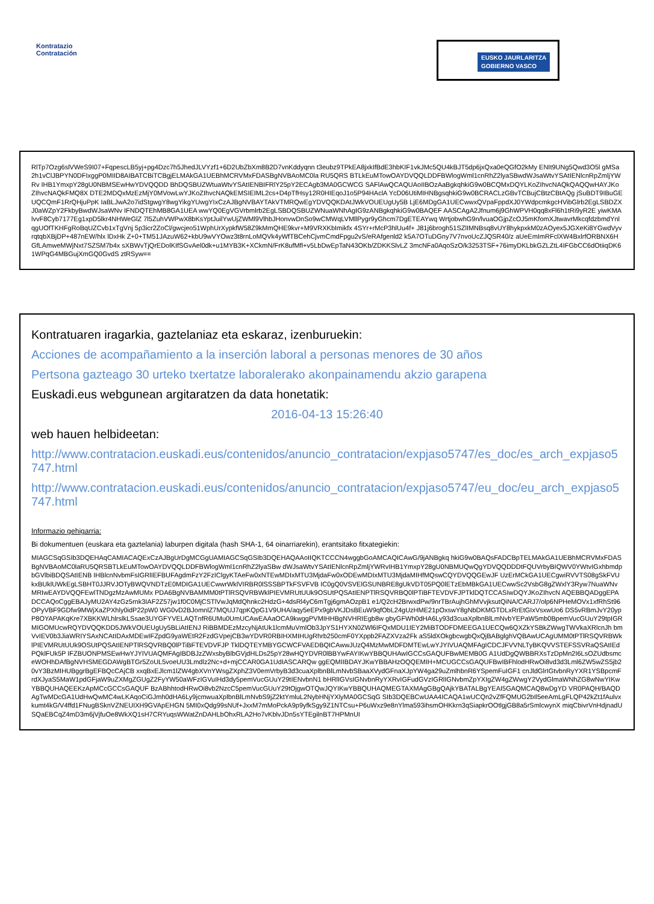Kontratazio
Contratación
EUSKO JAURLARITZA
GOBIERNO VASCO
RlTp7Ozg6slVWeS9I07+FqpescLB5yj+pg4Dzc7h5JhedJLVYzf1+6D2UbZbXm8B2D7vnKddyqnn t3eubz9TPkEA8jxkIfBdE3hbKIF1vkJMc5QU4kBJT5dp6jxQxa0eQGfO2kMy ENIt9UNg5Qwd3O5l gMSa2h1vClJBPYN0DFIxggP0MIID8AIBATCBiTCBgjELMAkGA1UEBhMCRVMxFDASBgNVBAoMC0la RU5QRS BTLkEuMTowOAYDVQQLDDFBWlogWml1cnRhZ2lyaSBwdWJsaWtvYSAtIENlcnRpZmljYWRv IHB1YmxpY28gU0NBMSEwHwYDVQQDD BhDQSBUZWtuaWtvYSAtIENBIFRlY25pY2ECAgb3MA0GCWCG SAFlAwQCAQUAoIIBOzAaBgkqhkiG9w0BCQMxDQYLKoZIhvcNAQkQAQQwHAYJKoZIhvcNAQkFMQ8X DTE2MDQxMzEzMjY0MVowLwYJKoZIhvcNAQkEMSIEIML2cs+D4pTfHsy12R0HIEqoJ1o5P94HAclA YcD06UtiMIHNBgsqhkiG9w0BCRACLzGBvTCBujCBtzCBtAQg jSuBDT9IBuGEUQCQmF1RrQHjuPpK IaBLJwA2o7idStgwgY8wgYikgYUwgYIxCzAJBgNVBAYTAkVTMRQwEgYDVQQKDAtJWkVOUEUgUy5B LjE6MDgGA1UECwwxQVpaFppdXJ0YWdpcmkgcHVibGlrb2EgLSBDZXJ0aWZpY2FkbyBwdWJsaWNv IFNDQTEhMB8GA1UEA wwYQ0EgVGVrbmlrb2EgLSBDQSBUZWNuaWNhAgIG9zANBgkqhkiG9w0BAQEF AASCAgA2Jfnum6j9GhWPVH0qq8xFl6h1tRi9yR2E yiwKMAlvvF8Cyb7177Eg1xpD5lkr4NHWeGlZ 7l5ZuhVWPwX8bKsYptJuilYwUjZWMl9VlhbJHonvwDnSo9wCMWqLVMllPygr9yGhcm7DgETEAYwq WrtjobwhG9n/lvuaOGjpZcOJ5mKfomXJtwavrMkcqfdzbmdYnlqgUOfTKHFgRoBqUZCvb1xTgVnj 5p3icr2ZoCl/gwcjeo51WphUrXypkfW58Z9kMmQHE9kvr+M9VRXKbImikfx 4SYr+rMcP3hlUu4f+ J81j6brogh51SZlIMNBsq8vUY8hykpxkM0zAOyex5JGXeKi8YGwdVyvrqtqbXBjDP+487nEW/hlx lDxHk Z+0+TM51JAzuW62+kbU9wVYOwz3t8rnLoMQVk4yWfTBCehCjvmCmdFpgu2vS/eRAfgenld2 k5A7OTuDGny7V7nvoUcZJQSR40/z aUeEmImRFclXW4BxlrfORBNX6HGfLAmweMWjNxt7SZSM7b4x sXBWvTjQrEDolKIfSGvAel0dk+u1MYB3K+XCkmN/FrK8ufMfl+v5LbDwEpTaN43OKb/ZDKKSlvLZ 3mcNFa0AqoSzO/k3253TSF+76imyDKLbkGZLZtL4IFGbCC6dOtiiqDK61WPqG4MBGujXmGQ0GvdS ztRSyw==
Kontratuaren iragarkia, gaztelaniaz eta eskaraz, izenburuekin:
Acciones de acompañamiento a la inserción laboral a personas menores de 30 años
Pertsona gazteago 30 urteko txertatze laboralerako akonpainamendu akzio garapena
Euskadi.eus webgunean argitaratzen da data honetatik:
2016-04-13 15:26:40
web hauen helbideetan:
http://www.contratacion.euskadi.eus/contenidos/anuncio_contratacion/expjaso5747/es_doc/es_arch_expjaso5747.html
http://www.contratacion.euskadi.eus/contenidos/anuncio_contratacion/expjaso5747/eu_doc/eu_arch_expjaso5747.html
Informazio gehigarria:
Bi dokumentuen (euskara eta gaztelania) laburpen digitala (hash SHA-1, 64 oinarriarekin), erantsitako fitxategiekin:
MIAGCSqGSIb3DQEHAqCAMIACAQExCzAJBgUrDgMCGgUAMIAGCSqGSIb3DQEHAQAAoIIQKTCCCN4wggbGoAMCAQICAwG/9jANBgkq hkiG9w0BAQsFADCBpTELMAkGA1UEBhMCRVMxFDASBgNVBAoMC0laRU5QRSBTLkEuMTowOAYDVQQLDDFBWlogWml1cnRhZ2lyaSBw dWJsaWtvYSAtIENlcnRpZmljYWRvIHB1YmxpY28gU0NBMUQwQgYDVQQDDDtFQUVrbyBIQWV0YWtvIGxhbmdpbGVlbiBDQSAtIENB IHBlcnNvbmFsIGRlIEFBUFAgdmFzY2FzIClgyKTAeFw0xNTEwMDIxMTU3MjdaFw0xODEwMDIxMTU3MjdaMIHfMQswCQYDVQQGEwJF UzErMCkGA1UECgwiRVVTS08gSkFVUkxBUklUWkEgLSBHT0JJRVJOTyBWQVNDTzE0MDIGA1UECwwrWklVIRBR0lSSSBPTkFSVFVB IC0gQ0VSVElGSUNBRE8gUkVDT05PQ0lETzEbMBkGA1UECwwSc2VsbG8gZWxlY3Ryw7NuaWNvMRIwEAYDVQQFEwlTNDgzMzAwMUMx PDA6BgNVBAMMM0tPTlRSQVRBWklPIEVMRUtUUk9OSUtPQSAtIENPTlRSQVRBQ0lPTiBFTEVDVFJPTklDQTCCASIwDQYJKoZIhvcN AQEBBQADggEPADCCAQoCggEBAJyMU2AY4zGz5rnk3IAF2Z57jw1f0C0MjCSTlVwJqMdQhnkc2HdzG+4dsRl4yC6mTgj6gmAOzpB1 e1/Q2cH2BrwxdPw/9nrTBrAujhGhMVvjksutQiNA/CARJ7/olp6NPHeMOVx1xfRhSt96OPyVBF9GDfw9MWjXaZPXhly0idP22pW0 WG0vD2BJomnlZ7MQUJ7qpKQpG1V9UHA/aqy5eEPx9gbVKJDsBEuW9qfObL24gUzHME21pOxswY8gNbDKMGTDLxRrEtGIxVsxwUo6 DS5vRBmJvY20ypP8OYAPAKqKre7XBKKWLhlrslkLSsae3UYGFYVELAQTnfR6UMu0UmUCAwEAAaOCA9kwggPVMIHHBgNVHRIEgb8w gbyGFWh0dHA6Ly93d3cuaXplbnBlLmNvbYEPaW5mb0BpemVucGUuY29tpIGRMIGOMUcwRQYDVQQKDD5JWkVOUEUgUy5BLiAtIENJ RiBBMDEzMzcyNjAtUk1lcmMuVmlOb3JpYS1HYXN0ZWl6IFQxMDU1IEY2MiBTODFDMEEGA1UECQw6QXZkYSBkZWwgTWVkaXRlcnJh bmVvIEV0b3JiaWRIYSAxNCAtIDAxMDEwIFZpdG9yaWEtR2FzdGVpejCB3wYDVR0RBIHXMIHUgRhrb250cmF0YXppb2FAZXVza2Fk aS5ldXOkgbcwgbQxQjBABglghVQBAwUCAgUMM0tPTlRSQVRBWklPIEVMRUtUUk9OSUtPQSAtIENPTlRSQVRBQ0lPTiBFTEVDVFJP TklDQTEYMBYGCWCFVAEDBQICAwwJUzQ4MzMwMDFDMTEwLwYJYIVUAQMFAgICDCJFVVNLTyBKQVVSTEFSSVRaQSAtIEdPQklFUk5P IFZBUONPMSEwHwYJYIVUAQMFAgIBDBJzZWxsbyBlbGVjdHLDs25pY28wHQYDVR0lBBYwFAYIKwYBBQUHAwIGCCsGAQUFBwMEMB0G A1UdDgQWBBRXsTzDpMn2I6LsOZUdbsmceWOHhDAfBgNVHSMEGDAWgBTGr5ZoUL5voeUU3Lmdlz2Nc+d+mjCCAR0GA1UdIASCARQw ggEQMIIBDAYJKwYBBAHzOQQEMIH+MCUGCCsGAQUFBwIBFhlodHRwOi8vd3d3Lml6ZW5wZS5jb20vY3BzMIHUBggrBgEFBQcCAjCB xxqBxEJlcm1lZW4gbXVnYWsgZXphZ3V0emVrbyB3d3cuaXplbnBlLmNvbSBaaXVydGFnaXJpYW4ga29uZmlhbnR6YSpemFuIGF1 cnJldGlrIGtvbnRyYXR1YSBpcmFrdXJyaS5MaW1pdGFjaW9uZXMgZGUgZ2FyYW50aWFzIGVuIHd3dy5pemVucGUuY29tIENvbnN1 bHRlIGVsIGNvbnRyYXRvIGFudGVzIGRlIGNvbmZpYXIgZW4gZWwgY2VydGlmaWNhZG8wNwYIKwYBBQUHAQEEKzApMCcGCCsGAQUF BzABhhtodHRwOi8vb2NzcC5pemVucGUuY29tOjgwOTQwJQYIKwYBBQUHAQMEGTAXMAgGBgQAjkYBATALBgYEAI5GAQMCAQ8wDgYD VR0PAQH/BAQDAgTwMDcGA1UdHwQwMC4wLKAqoCiGJmh0dHA6Ly9jcmwuaXplbnBlLmNvbS9jZ2ktYmluL2NybHNjYXlyMA0GCSqG SIb3DQEBCwUAA4ICAQA1wUCQn2vZfFQMUG2bIl5eeAmLgFLQP42kZt1fAulvxkumt4kG/V4ffd1FNugBSknVZNEUIXH9GVApEHGN 5MI0xQdg99sNUf+JxxM7mMoPckA9p9yfkSgy9Z1NTCsu+P6uWxz9e8nYlma593ihsmOHKkrn3qSiapkrOOtlgjGB8a5rSmlcwynX miqCbivrVnHdjnadUSQaEBCqZ4mD3m6jVjfuOe8WkXQ1sH7CRYuqsWWatZnDAHLbOhxRLA2Ho7vKblvJDn5sYTEgilnBT7HPMnUI